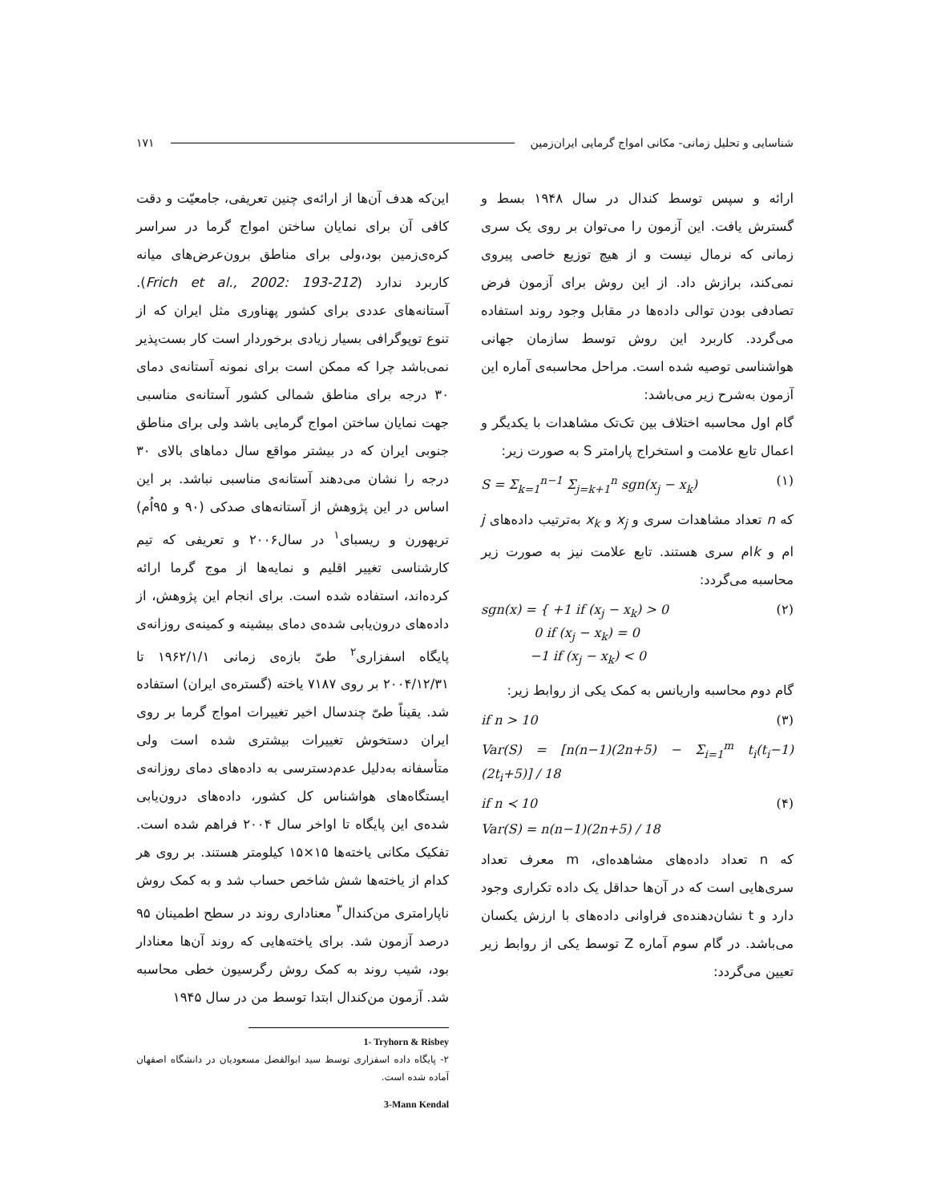شناسایی و تحلیل زمانی- مکانی امواج گرمایی ایران‌زمین ۱۷۱
این‌که هدف آن‌ها از ارائه‌ی چنین تعریفی، جامعیّت و دقت کافی آن برای نمایان ساختن امواج گرما در سراسر کره‌ی‌زمین بود،ولی برای مناطق برون‌عرض‌های میانه کاربرد ندارد (Frich et al., 2002: 193-212). آستانه‌های عددی برای کشور پهناوری مثل ایران که از تنوع توپوگرافی بسیار زیادی برخوردار است کار بست‌پذیر نمی‌باشد چرا که ممکن است برای نمونه آستانه‌ی دمای ۳۰ درجه برای مناطق شمالی کشور آستانه‌ی مناسبی جهت نمایان ساختن امواج گرمایی باشد ولی برای مناطق جنوبی ایران که در بیشتر مواقع سال دماهای بالای ۳۰ درجه را نشان می‌دهند آستانه‌ی مناسبی نباشد. بر این اساس در این پژوهش از آستانه‌های صدکی (۹۰ و ۹۵اُم) تریهورن و ریسبای<sup>۱</sup> در سال۲۰۰۶ و تعریفی که تیم کارشناسی تغییر اقلیم و نمایه‌ها از موج گرما ارائه کرده‌اند، استفاده شده است. برای انجام این پژوهش، از داده‌های درون‌یابی شده‌ی دمای بیشینه و کمینه‌ی روزانه‌ی پایگاه اسفزاری<sup>۲</sup> طیّ بازه‌ی زمانی ۱۹۶۲/۱/۱ تا ۲۰۰۴/۱۲/۳۱ بر روی ۷۱۸۷ یاخته (گستره‌ی ایران) استفاده شد. یقیناً طیّ چندسال اخیر تغییرات امواج گرما بر روی ایران دستخوش تغییرات بیشتری شده است ولی متأسفانه به‌دلیل عدم‌دسترسی به داده‌های دمای روزانه‌ی ایستگاه‌های هواشناس کل کشور، داده‌های درون‌یابی شده‌ی این پایگاه تا اواخر سال ۲۰۰۴ فراهم شده است. تفکیک مکانی یاخته‌ها ۱۵×۱۵ کیلومتر هستند. بر روی هر کدام از یاخته‌ها شش شاخص حساب شد و به کمک روش ناپارامتری من‌کندال<sup>۳</sup> معناداری روند در سطح اطمینان ۹۵ درصد آزمون شد. برای یاخته‌هایی که روند آن‌ها معنادار بود، شیب روند به کمک روش رگرسیون خطی محاسبه شد. آزمون من‌کندال ابتدا توسط من در سال ۱۹۴۵
1- Tryhorn & Risbey
۲- پایگاه داده اسفزاری توسط سید ابوالفضل مسعودیان در دانشگاه اصفهان آماده شده است.
3-Mann Kendal
ارائه و سپس توسط کندال در سال ۱۹۴۸ بسط و گسترش یافت. این آزمون را می‌توان بر روی یک سری زمانی که نرمال نیست و از هیچ توزیع خاصی پیروی نمی‌کند، برازش داد. از این روش برای آزمون فرض تصادفی بودن توالی داده‌ها در مقابل وجود روند استفاده می‌گردد. کاربرد این روش توسط سازمان جهانی هواشناسی توصیه شده است. مراحل محاسبه‌ی آماره این آزمون به‌شرح زیر می‌باشد:
گام اول محاسبه اختلاف بین تک‌تک مشاهدات با یکدیگر و اعمال تابع علامت و استخراج پارامتر S به صورت زیر:
S = Σ<sub>k=1</sub><sup>n−1</sup> Σ<sub>j=k+1</sub><sup>n</sup> sgn(x<sub>j</sub> − x<sub>k</sub>) (۱)
که n تعداد مشاهدات سری و x<sub>j</sub> و x<sub>k</sub> به‌ترتیب داده‌های j ام و kام سری هستند. تابع علامت نیز به صورت زیر محاسبه می‌گردد:
sgn(x) = { +1 if (x<sub>j</sub> − x<sub>k</sub>) > 0
0 if (x<sub>j</sub> − x<sub>k</sub>) = 0
−1 if (x<sub>j</sub> − x<sub>k</sub>) < 0 (۲)
گام دوم محاسبه واریانس به کمک یکی از روابط زیر:
if n > 10 (۳)
Var(S) = [n(n−1)(2n+5) − Σ<sub>i=1</sub><sup>m</sup> t<sub>i</sub>(t<sub>i</sub>−1)(2t<sub>i</sub>+5)] / 18
if n ≺ 10 (۴)
Var(S) = n(n−1)(2n+5) / 18
که n تعداد داده‌های مشاهده‌ای، m معرف تعداد سری‌هایی است که در آن‌ها حداقل یک داده تکراری وجود دارد و t نشان‌دهنده‌ی فراوانی داده‌های با ارزش یکسان می‌باشد. در گام سوم آماره Z توسط یکی از روابط زیر تعیین می‌گردد: